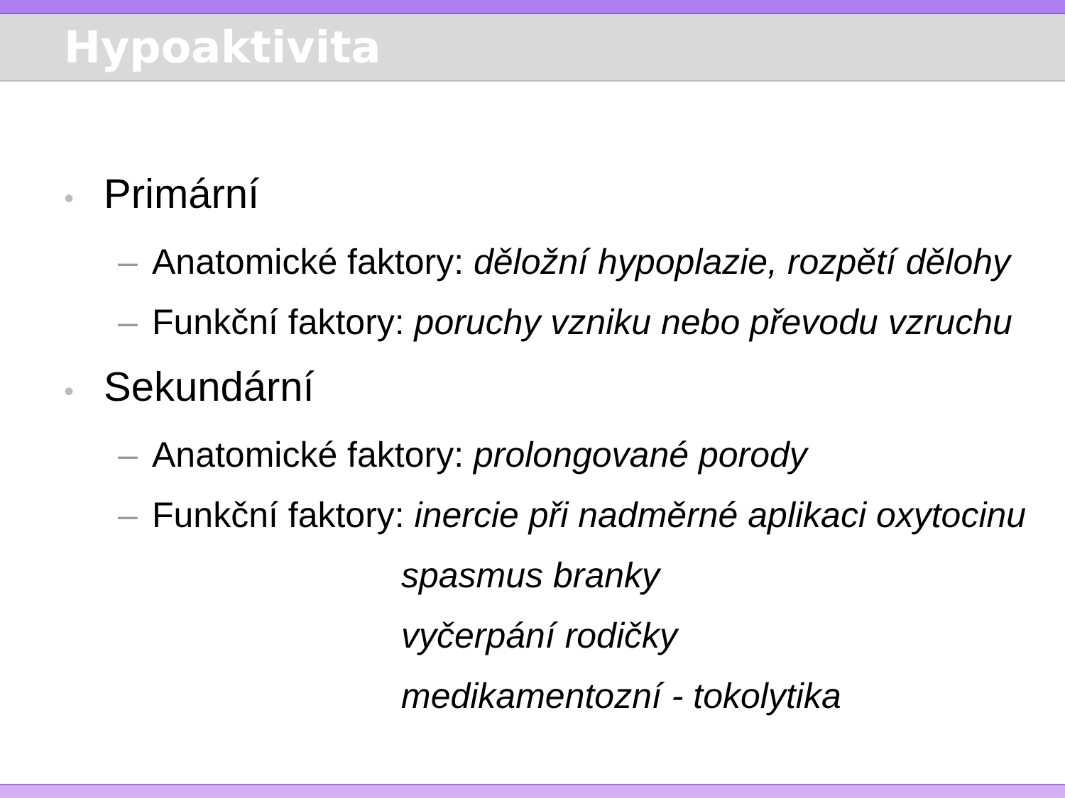Hypoaktivita
• Primární
– Anatomické faktory: děložní hypoplazie, rozpětí dělohy
– Funkční faktory: poruchy vzniku nebo převodu vzruchu
• Sekundární
– Anatomické faktory: prolongované porody
– Funkční faktory: inercie při nadměrné aplikaci oxytocinu
spasmus branky
vyčerpání rodičky
medikamentozní - tokolytika